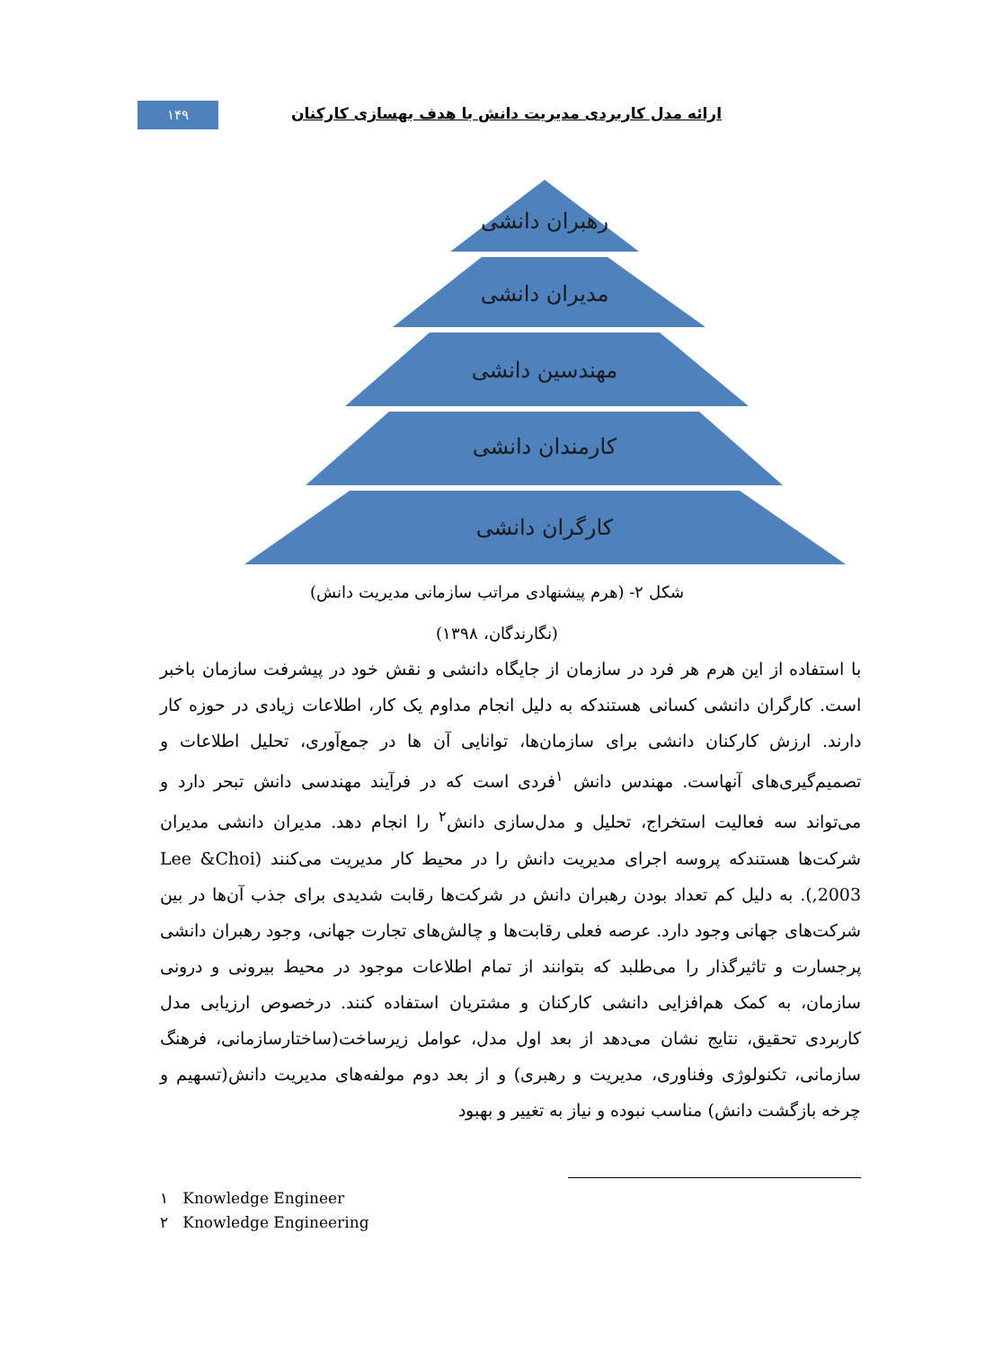۱۴۹
ارائه مدل کاربردی مدیریت دانش با هدف بهسازی کارکنان
رهبران دانشی
مدیران دانشی
مهندسین دانشی
کارمندان دانشی
کارگران دانشی
شکل ۲- (هرم پیشنهادی مراتب سازمانی مدیریت دانش)
(نگارندگان، ۱۳۹۸)
با استفاده از این هرم هر فرد در سازمان از جایگاه دانشی و نقش خود در پیشرفت سازمان باخبر است. کارگران دانشی کسانی هستندکه به دلیل انجام مداوم یک کار، اطلاعات زیادی در حوزه کار دارند. ارزش کارکنان دانشی برای سازمان‌ها، توانایی آن ها در جمع‌آوری، تحلیل اطلاعات و تصمیم‌گیری‌های آنهاست. مهندس دانش <sup>۱</sup>فردی است که در فرآیند مهندسی دانش تبحر دارد و می‌تواند سه فعالیت استخراج، تحلیل و مدل‌سازی دانش<sup>۲</sup> را انجام دهد. مدیران دانشی مدیران شرکت‌ها هستندکه پروسه اجرای مدیریت دانش را در محیط کار مدیریت می‌کنند (Lee &Choi ,2003). به دلیل کم تعداد بودن رهبران دانش در شرکت‌ها رقابت شدیدی برای جذب آن‌ها در بین شرکت‌های جهانی وجود دارد. عرصه فعلی رقابت‌ها و چالش‌های تجارت جهانی، وجود رهبران دانشی پرجسارت و تاثیرگذار را می‌طلبد که بتوانند از تمام اطلاعات موجود در محیط بیرونی و درونی سازمان، به کمک هم‌افزایی دانشی کارکنان و مشتریان استفاده کنند. درخصوص ارزیابی مدل کاربردی تحقیق، نتایج نشان می‌دهد از بعد اول مدل، عوامل زیرساخت(ساختارسازمانی، فرهنگ سازمانی، تکنولوژی وفناوری، مدیریت و رهبری) و از بعد دوم مولفه‌های مدیریت دانش(تسهیم و چرخه بازگشت دانش) مناسب نبوده و نیاز به تغییر و بهبود
۱ Knowledge Engineer
۲ Knowledge Engineering